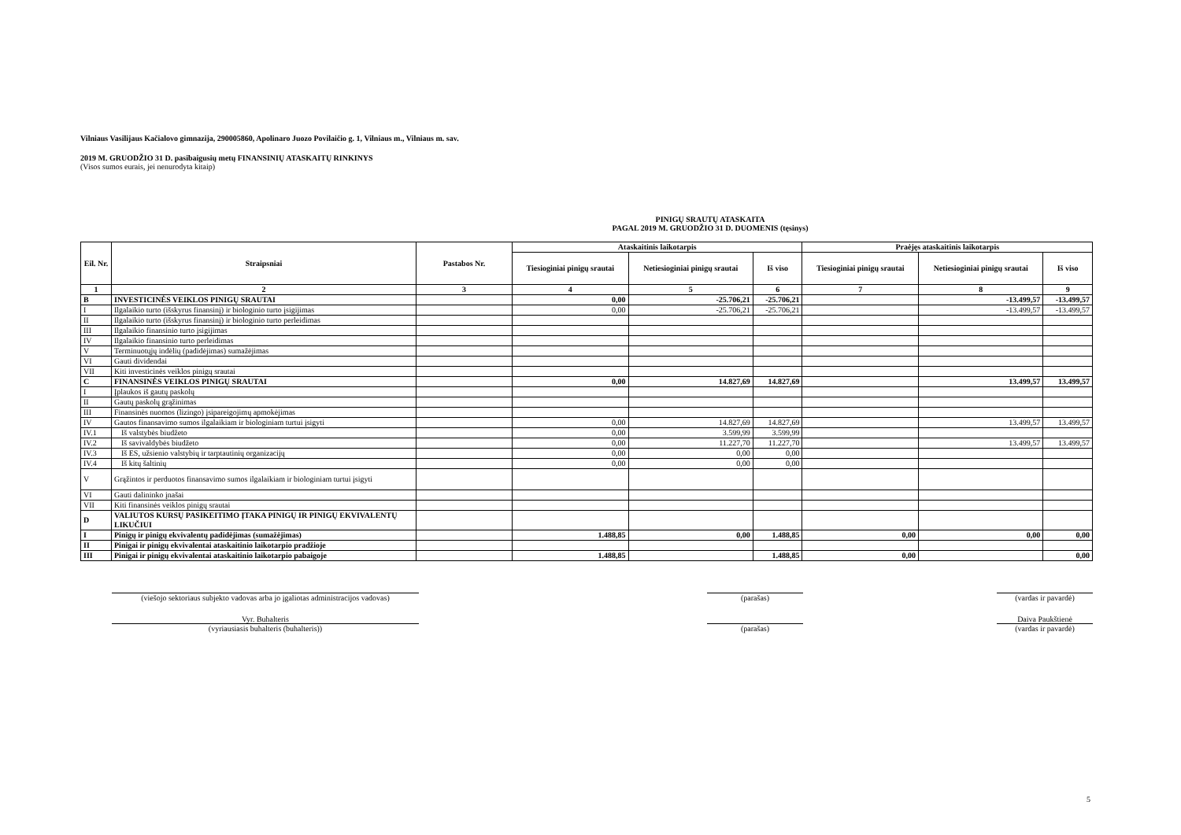Vilniaus Vasilijaus Kačialovo gimnazija, 290005860, Apolinaro Juozo Povilaičio g. 1, Vilniaus m., Vilniaus m. sav.
2019 M. GRUODŽIO 31 D. pasibaigusių metų FINANSINIŲ ATASKAITŲ RINKINYS
(Visos sumos eurais, jei nenurodyta kitaip)
PINIGŲ SRAUTŲ ATASKAITA
PAGAL 2019 M. GRUODŽIO 31 D. DUOMENIS (tęsinys)
| Eil. Nr. | Straipsniai | Pastabos Nr. | Ataskaitinis laikotarpis | | | Praėjęs ataskaitinis laikotarpis | | |
| --- | --- | --- | --- | --- | --- | --- | --- | --- |
| | | | Tiesioginiai pinigų srautai | Netiesioginiai pinigų srautai | Iš viso | Tiesioginiai pinigų srautai | Netiesioginiai pinigų srautai | Iš viso |
| 1 | 2 | 3 | 4 | 5 | 6 | 7 | 8 | 9 |
| B | INVESTICINĖS VEIKLOS PINIGŲ SRAUTAI | | 0,00 | -25.706,21 | -25.706,21 | | -13.499,57 | -13.499,57 |
| I | Ilgalaikio turto (išskyrus finansinį) ir biologinio turto įsigijimas | | 0,00 | -25.706,21 | -25.706,21 | | -13.499,57 | -13.499,57 |
| II | Ilgalaikio turto (išskyrus finansinį) ir biologinio turto perleidimas | | | | | | | |
| III | Ilgalaikio finansinio turto įsigijimas | | | | | | | |
| IV | Ilgalaikio finansinio turto perleidimas | | | | | | | |
| V | Terminuotųjų indėlių (padidėjimas) sumažėjimas | | | | | | | |
| VI | Gauti dividendai | | | | | | | |
| VII | Kiti investicinės veiklos pinigų srautai | | | | | | | |
| C | FINANSINĖS VEIKLOS PINIGŲ SRAUTAI | | 0,00 | 14.827,69 | 14.827,69 | | 13.499,57 | 13.499,57 |
| I | Įplaukos iš gautų paskolų | | | | | | | |
| II | Gautų paskolų grąžinimas | | | | | | | |
| III | Finansinės nuomos (lizingo) įsipareigojimų apmokėjimas | | | | | | | |
| IV | Gautos finansavimo sumos ilgalaikiam ir biologiniam turtui įsigyti | | 0,00 | 14.827,69 | 14.827,69 | | 13.499,57 | 13.499,57 |
| IV.1 | Iš valstybės biudžeto | | 0,00 | 3.599,99 | 3.599,99 | | | |
| IV.2 | Iš savivaldybės biudžeto | | 0,00 | 11.227,70 | 11.227,70 | | 13.499,57 | 13.499,57 |
| IV.3 | Iš ES, užsienio valstybių ir tarptautinių organizacijų | | 0,00 | 0,00 | 0,00 | | | |
| IV.4 | Iš kitų šaltinių | | 0,00 | 0,00 | 0,00 | | | |
| V | Grąžintos ir perduotos finansavimo sumos ilgalaikiam ir biologiniam turtui įsigyti | | | | | | | |
| VI | Gauti dalininko įnašai | | | | | | | |
| VII | Kiti finansinės veiklos pinigų srautai | | | | | | | |
| D | VALIUTOS KURSŲ PASIKEITIMO ĮTAKA PINIGŲ IR PINIGŲ EKVIVALENTŲ LIKUČIUI | | | | | | | |
| I | Pinigų ir pinigų ekvivalentų padidėjimas (sumažėjimas) | | 1.488,85 | 0,00 | 1.488,85 | 0,00 | 0,00 | 0,00 |
| II | Pinigai ir pinigų ekvivalentai ataskaitinio laikotarpio pradžioje | | | | | | | |
| III | Pinigai ir pinigų ekvivalentai ataskaitinio laikotarpio pabaigoje | | 1.488,85 | | 1.488,85 | 0,00 | | 0,00 |
(viešojo sektoriaus subjekto vadovas arba jo įgaliotas administracijos vadovas)
(parašas) (vardas ir pavardė)
Vyr. Buhalteris
(vyriausiasis buhalteris (buhalteris))
(parašas) Daiva Paukštienė
(vardas ir pavardė)
5